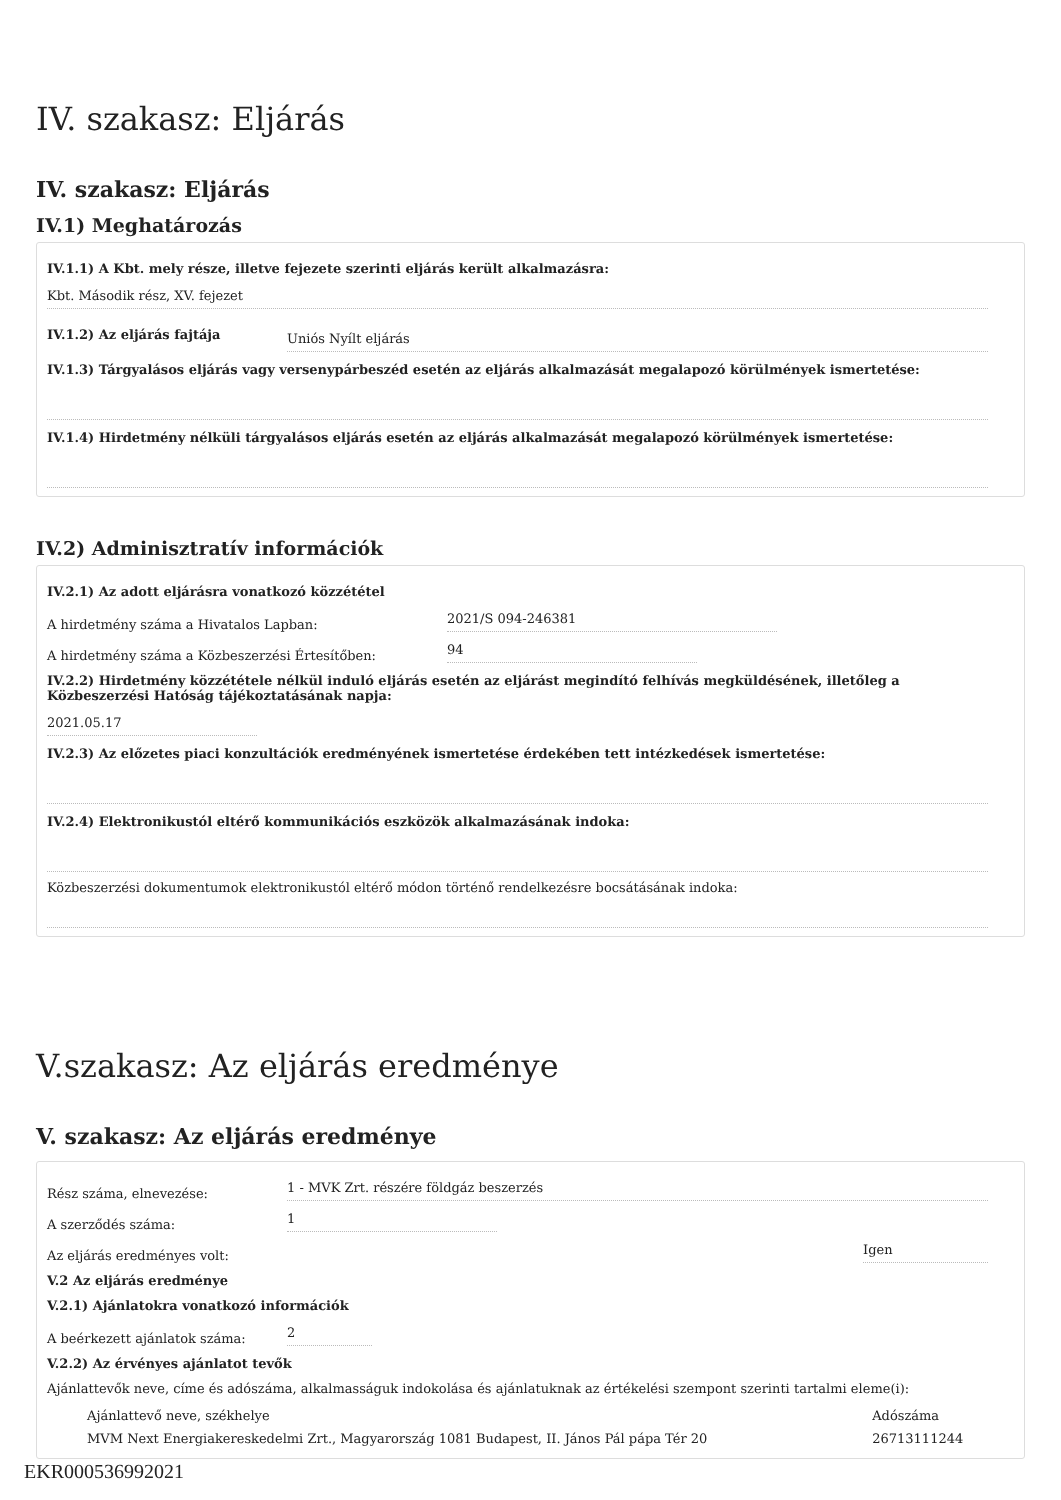IV. szakasz: Eljárás
IV. szakasz: Eljárás
IV.1) Meghatározás
IV.1.1) A Kbt. mely része, illetve fejezete szerinti eljárás került alkalmazásra:
Kbt. Második rész, XV. fejezet
IV.1.2) Az eljárás fajtája
Uniós Nyílt eljárás
IV.1.3) Tárgyalásos eljárás vagy versenypárbeszéd esetén az eljárás alkalmazását megalapozó körülmények ismertetése:
IV.1.4) Hirdetmény nélküli tárgyalásos eljárás esetén az eljárás alkalmazását megalapozó körülmények ismertetése:
IV.2) Adminisztratív információk
IV.2.1) Az adott eljárásra vonatkozó közzététel
A hirdetmény száma a Hivatalos Lapban:
2021/S 094-246381
A hirdetmény száma a Közbeszerzési Értesítőben:
94
IV.2.2) Hirdetmény közzététele nélkül induló eljárás esetén az eljárást megindító felhívás megküldésének, illetőleg a Közbeszerzési Hatóság tájékoztatásának napja:
2021.05.17
IV.2.3) Az előzetes piaci konzultációk eredményének ismertetése érdekében tett intézkedések ismertetése:
IV.2.4) Elektronikustól eltérő kommunikációs eszközök alkalmazásának indoka:
Közbeszerzési dokumentumok elektronikustól eltérő módon történő rendelkezésre bocsátásának indoka:
V.szakasz: Az eljárás eredménye
V. szakasz: Az eljárás eredménye
Rész száma, elnevezése:
1 - MVK Zrt. részére földgáz beszerzés
A szerződés száma:
1
Az eljárás eredményes volt:
Igen
V.2 Az eljárás eredménye
V.2.1) Ajánlatokra vonatkozó információk
A beérkezett ajánlatok száma:
2
V.2.2) Az érvényes ajánlatot tevők
Ajánlattevők neve, címe és adószáma, alkalmasságuk indokolása és ajánlatuknak az értékelési szempont szerinti tartalmi eleme(i):
| Ajánlattevő neve, székhelye | Adószáma |
| --- | --- |
| MVM Next Energiakereskedelmi Zrt., Magyarország 1081 Budapest, II. János Pál pápa Tér 20 | 26713111244 |
EKR000536992021